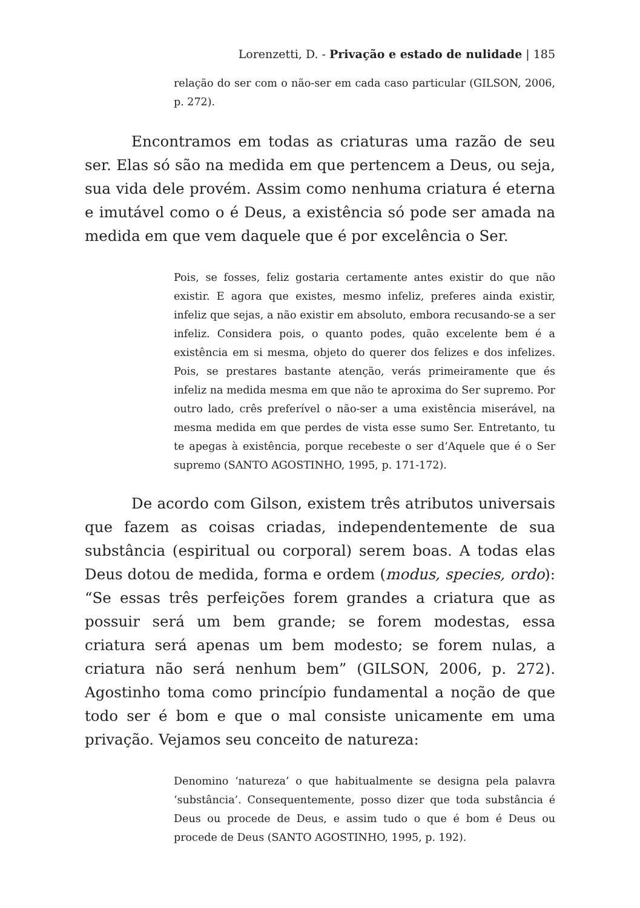Lorenzetti, D. - Privação e estado de nulidade | 185
relação do ser com o não-ser em cada caso particular (GILSON, 2006, p. 272).
Encontramos em todas as criaturas uma razão de seu ser. Elas só são na medida em que pertencem a Deus, ou seja, sua vida dele provém. Assim como nenhuma criatura é eterna e imutável como o é Deus, a existência só pode ser amada na medida em que vem daquele que é por excelência o Ser.
Pois, se fosses, feliz gostaria certamente antes existir do que não existir. E agora que existes, mesmo infeliz, preferes ainda existir, infeliz que sejas, a não existir em absoluto, embora recusando-se a ser infeliz. Considera pois, o quanto podes, quão excelente bem é a existência em si mesma, objeto do querer dos felizes e dos infelizes. Pois, se prestares bastante atenção, verás primeiramente que és infeliz na medida mesma em que não te aproxima do Ser supremo. Por outro lado, crês preferível o não-ser a uma existência miserável, na mesma medida em que perdes de vista esse sumo Ser. Entretanto, tu te apegas à existência, porque recebeste o ser d’Aquele que é o Ser supremo (SANTO AGOSTINHO, 1995, p. 171-172).
De acordo com Gilson, existem três atributos universais que fazem as coisas criadas, independentemente de sua substância (espiritual ou corporal) serem boas. A todas elas Deus dotou de medida, forma e ordem (modus, species, ordo): “Se essas três perfeições forem grandes a criatura que as possuir será um bem grande; se forem modestas, essa criatura será apenas um bem modesto; se forem nulas, a criatura não será nenhum bem” (GILSON, 2006, p. 272). Agostinho toma como princípio fundamental a noção de que todo ser é bom e que o mal consiste unicamente em uma privação. Vejamos seu conceito de natureza:
Denomino ‘natureza’ o que habitualmente se designa pela palavra ‘substância’. Consequentemente, posso dizer que toda substância é Deus ou procede de Deus, e assim tudo o que é bom é Deus ou procede de Deus (SANTO AGOSTINHO, 1995, p. 192).